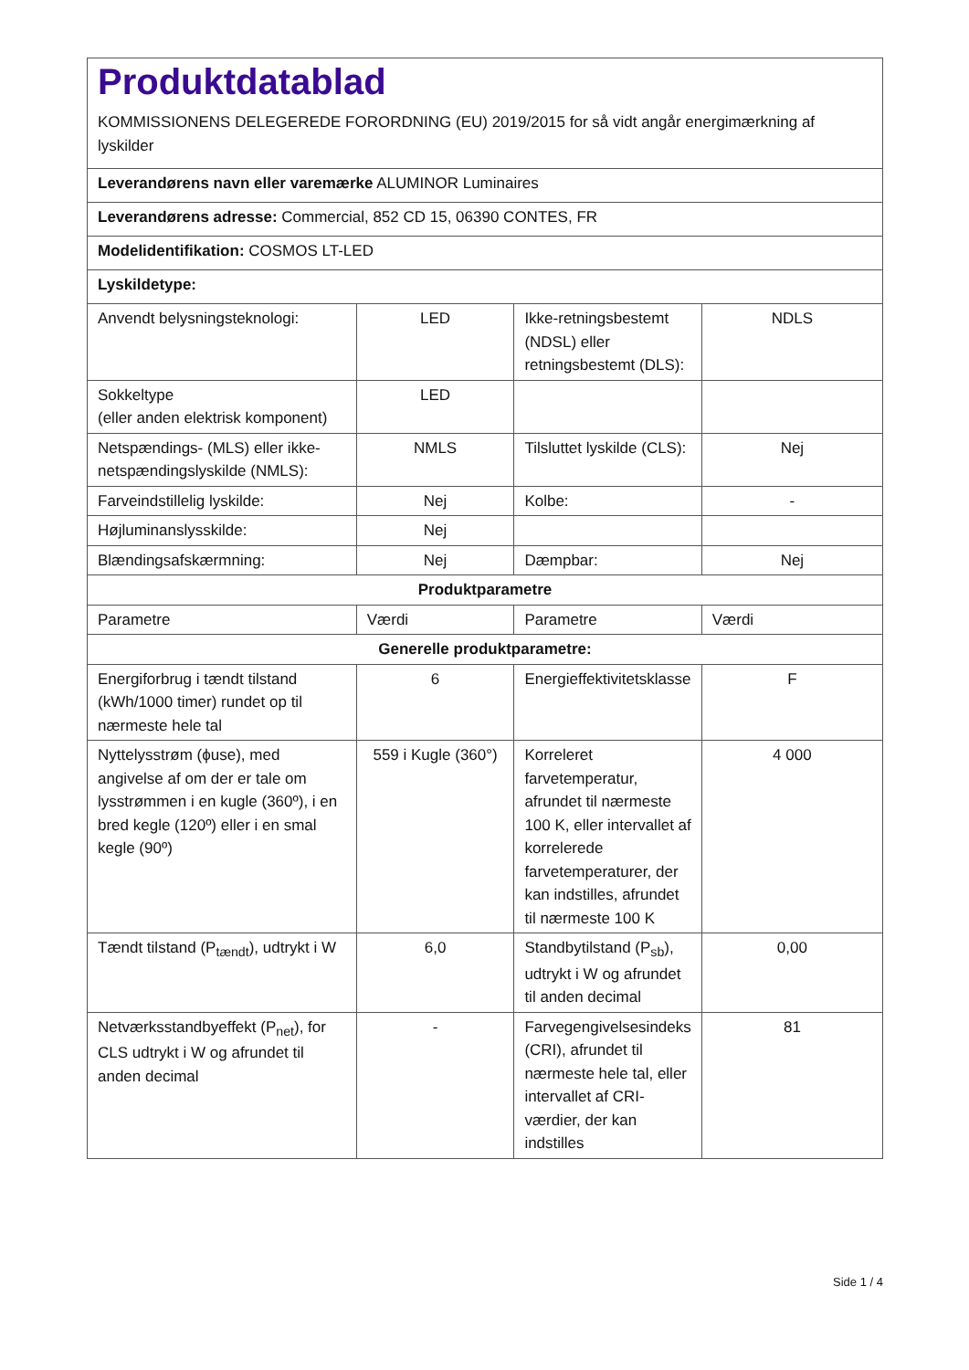| Produktdatablad KOMMISSIONENS DELEGEREDE FORORDNING (EU) 2019/2015 for så vidt angår energimærkning af lyskilder | | | |
| Leverandørens navn eller varemærke ALUMINOR Luminaires | | | |
| Leverandørens adresse: Commercial, 852 CD 15, 06390 CONTES, FR | | | |
| Modelidentifikation: COSMOS LT-LED | | | |
| Lyskildetype: | | | |
| Anvendt belysningsteknologi: | LED | Ikke-retningsbestemt (NDSL) eller retningsbestemt (DLS): | NDLS |
| Sokkeltype (eller anden elektrisk komponent) | LED | | |
| Netspændings- (MLS) eller ikke-netspændingslyskilde (NMLS): | NMLS | Tilsluttet lyskilde (CLS): | Nej |
| Farveindstillelig lyskilde: | Nej | Kolbe: | - |
| Højluminanslysskilde: | Nej | | |
| Blændingsafskærmning: | Nej | Dæmpbar: | Nej |
| Produktparametre | | | |
| Parametre | Værdi | Parametre | Værdi |
| Generelle produktparametre: | | | |
| Energiforbrug i tændt tilstand (kWh/1000 timer) rundet op til nærmeste hele tal | 6 | Energieffektivitetsklasse | F |
| Nyttelysstrøm (ϕuse), med angivelse af om der er tale om lysstrømmen i en kugle (360º), i en bred kegle (120º) eller i en smal kegle (90º) | 559 i Kugle (360°) | Korreleret farvetemperatur, afrundet til nærmeste 100 K, eller intervallet af korrelerede farvetemperaturer, der kan indstilles, afrundet til nærmeste 100 K | 4 000 |
| Tændt tilstand (P<sub>tændt</sub>), udtrykt i W | 6,0 | Standbytilstand (P<sub>sb</sub>), udtrykt i W og afrundet til anden decimal | 0,00 |
| Netværksstandbyeffekt (P<sub>net</sub>), for CLS udtrykt i W og afrundet til anden decimal | - | Farvegengivelsesindeks (CRI), afrundet til nærmeste hele tal, eller intervallet af CRI-værdier, der kan indstilles | 81 |
Side 1 / 4